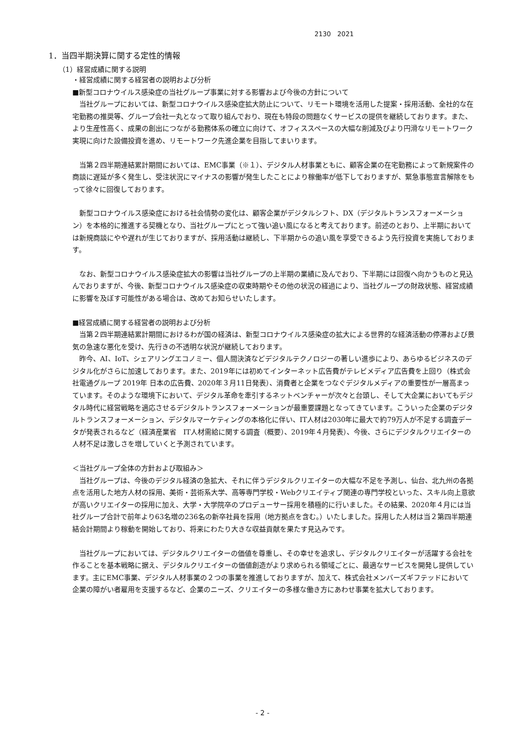2130　2021
1．当四半期決算に関する定性的情報
（1）経営成績に関する説明
・経営成績に関する経営者の説明および分析
■新型コロナウイルス感染症の当社グループ事業に対する影響および今後の方針について
　当社グループにおいては、新型コロナウイルス感染症拡大防止について、リモート環境を活用した提案・採用活動、全社的な在宅勤務の推奨等、グループ会社一丸となって取り組んでおり、現在も特段の問題なくサービスの提供を継続しております。また、より生産性高く、成果の創出につながる勤務体系の確立に向けて、オフィススペースの大幅な削減及びより円滑なリモートワーク実現に向けた設備投資を進め、リモートワーク先進企業を目指してまいります。
　当第２四半期連結累計期間においては、EMC事業（※１）、デジタル人材事業ともに、顧客企業の在宅勤務によって新規案件の商談に遅延が多く発生し、受注状況にマイナスの影響が発生したことにより稼働率が低下しておりますが、緊急事態宣言解除をもって徐々に回復しております。
　新型コロナウイルス感染症における社会情勢の変化は、顧客企業がデジタルシフト、DX（デジタルトランスフォーメーション）を本格的に推進する契機となり、当社グループにとって強い追い風になると考えております。前述のとおり、上半期においては新規商談にやや遅れが生じておりますが、採用活動は継続し、下半期からの追い風を享受できるよう先行投資を実施しております。
　なお、新型コロナウイルス感染症拡大の影響は当社グループの上半期の業績に及んでおり、下半期には回復へ向かうものと見込んでおりますが、今後、新型コロナウイルス感染症の収束時期やその他の状況の経過により、当社グループの財政状態、経営成績に影響を及ぼす可能性がある場合は、改めてお知らせいたします。
■経営成績に関する経営者の説明および分析
　当第２四半期連結累計期間におけるわが国の経済は、新型コロナウイルス感染症の拡大による世界的な経済活動の停滞および景気の急速な悪化を受け、先行きの不透明な状況が継続しております。
　昨今、AI、IoT、シェアリングエコノミー、個人間決済などデジタルテクノロジーの著しい進歩により、あらゆるビジネスのデジタル化がさらに加速しております。また、2019年には初めてインターネット広告費がテレビメディア広告費を上回り（株式会社電通グループ 2019年 日本の広告費、2020年３月11日発表）、消費者と企業をつなぐデジタルメディアの重要性が一層高まっています。そのような環境下において、デジタル革命を牽引するネットベンチャーが次々と台頭し、そして大企業においてもデジタル時代に経営戦略を適応させるデジタルトランスフォーメーションが最重要課題となってきています。こういった企業のデジタルトランスフォーメーション、デジタルマーケティングの本格化に伴い、IT人材は2030年に最大で約79万人が不足する調査データが発表されるなど（経済産業省　IT人材需給に関する調査（概要）、2019年４月発表）、今後、さらにデジタルクリエイターの人材不足は激しさを増していくと予測されています。
＜当社グループ全体の方針および取組み＞
　当社グループは、今後のデジタル経済の急拡大、それに伴うデジタルクリエイターの大幅な不足を予測し、仙台、北九州の各拠点を活用した地方人材の採用、美術・芸術系大学、高等専門学校・Webクリエイティブ関連の専門学校といった、スキル向上意欲が高いクリエイターの採用に加え、大学・大学院卒のプロデューサー採用を積極的に行いました。その結果、2020年４月には当社グループ合計で前年より63名増の236名の新卒社員を採用（地方拠点を含む。）いたしました。採用した人材は当２第四半期連結会計期間より稼動を開始しており、将来にわたり大きな収益貢献を果たす見込みです。
　当社グループにおいては、デジタルクリエイターの価値を尊重し、その幸せを追求し、デジタルクリエイターが活躍する会社を作ることを基本戦略に据え、デジタルクリエイターの価値創造がより求められる領域ごとに、最適なサービスを開発し提供しています。主にEMC事業、デジタル人材事業の２つの事業を推進しておりますが、加えて、株式会社メンバーズギフテッドにおいて企業の障がい者雇用を支援するなど、企業のニーズ、クリエイターの多様な働き方にあわせ事業を拡大しております。
- 2 -